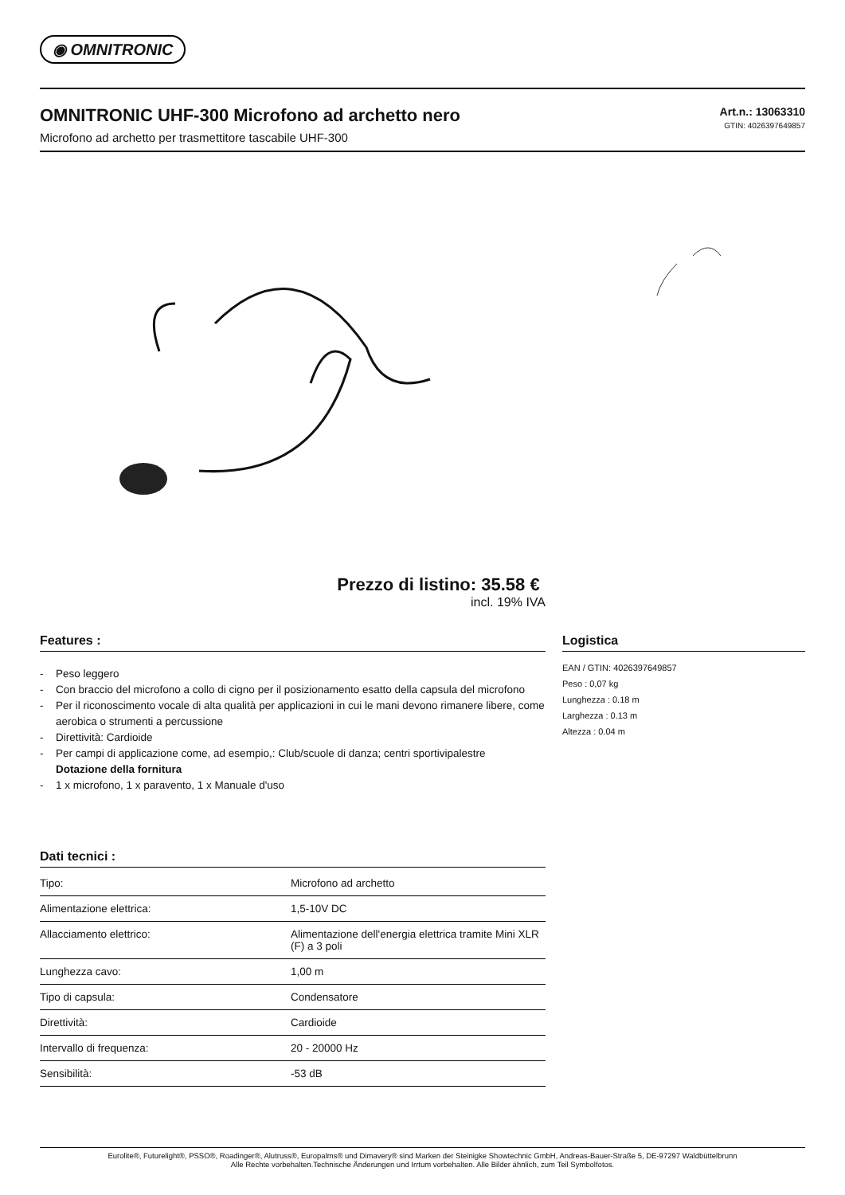◉ OMNITRONIC
OMNITRONIC UHF-300 Microfono ad archetto nero
Microfono ad archetto per trasmettitore tascabile UHF-300
Art.n.: 13063310
GTIN: 4026397649857
Prezzo di listino: 35.58 €
incl. 19% IVA
Features :
- Peso leggero
- Con braccio del microfono a collo di cigno per il posizionamento esatto della capsula del microfono
- Per il riconoscimento vocale di alta qualità per applicazioni in cui le mani devono rimanere libere, come aerobica o strumenti a percussione
- Direttività: Cardioide
- Per campi di applicazione come, ad esempio,: Club/scuole di danza; centri sportivipalestre
Dotazione della fornitura
- 1 x microfono, 1 x paravento, 1 x Manuale d'uso
Dati tecnici :
| Tipo: | Microfono ad archetto |
| Alimentazione elettrica: | 1,5-10V DC |
| Allacciamento elettrico: | Alimentazione dell'energia elettrica tramite Mini XLR (F) a 3 poli |
| Lunghezza cavo: | 1,00 m |
| Tipo di capsula: | Condensatore |
| Direttività: | Cardioide |
| Intervallo di frequenza: | 20 - 20000 Hz |
| Sensibilità: | -53 dB |
Logistica
EAN / GTIN: 4026397649857
Peso : 0,07 kg
Lunghezza : 0.18 m
Larghezza : 0.13 m
Altezza : 0.04 m
Eurolite®, Futurelight®, PSSO®, Roadinger®, Alutruss®, Europalms® und Dimavery® sind Marken der Steinigke Showtechnic GmbH, Andreas-Bauer-Straße 5, DE-97297 Waldbüttelbrunn
Alle Rechte vorbehalten.Technische Änderungen und Irrtum vorbehalten. Alle Bilder ähnlich, zum Teil Symbolfotos.